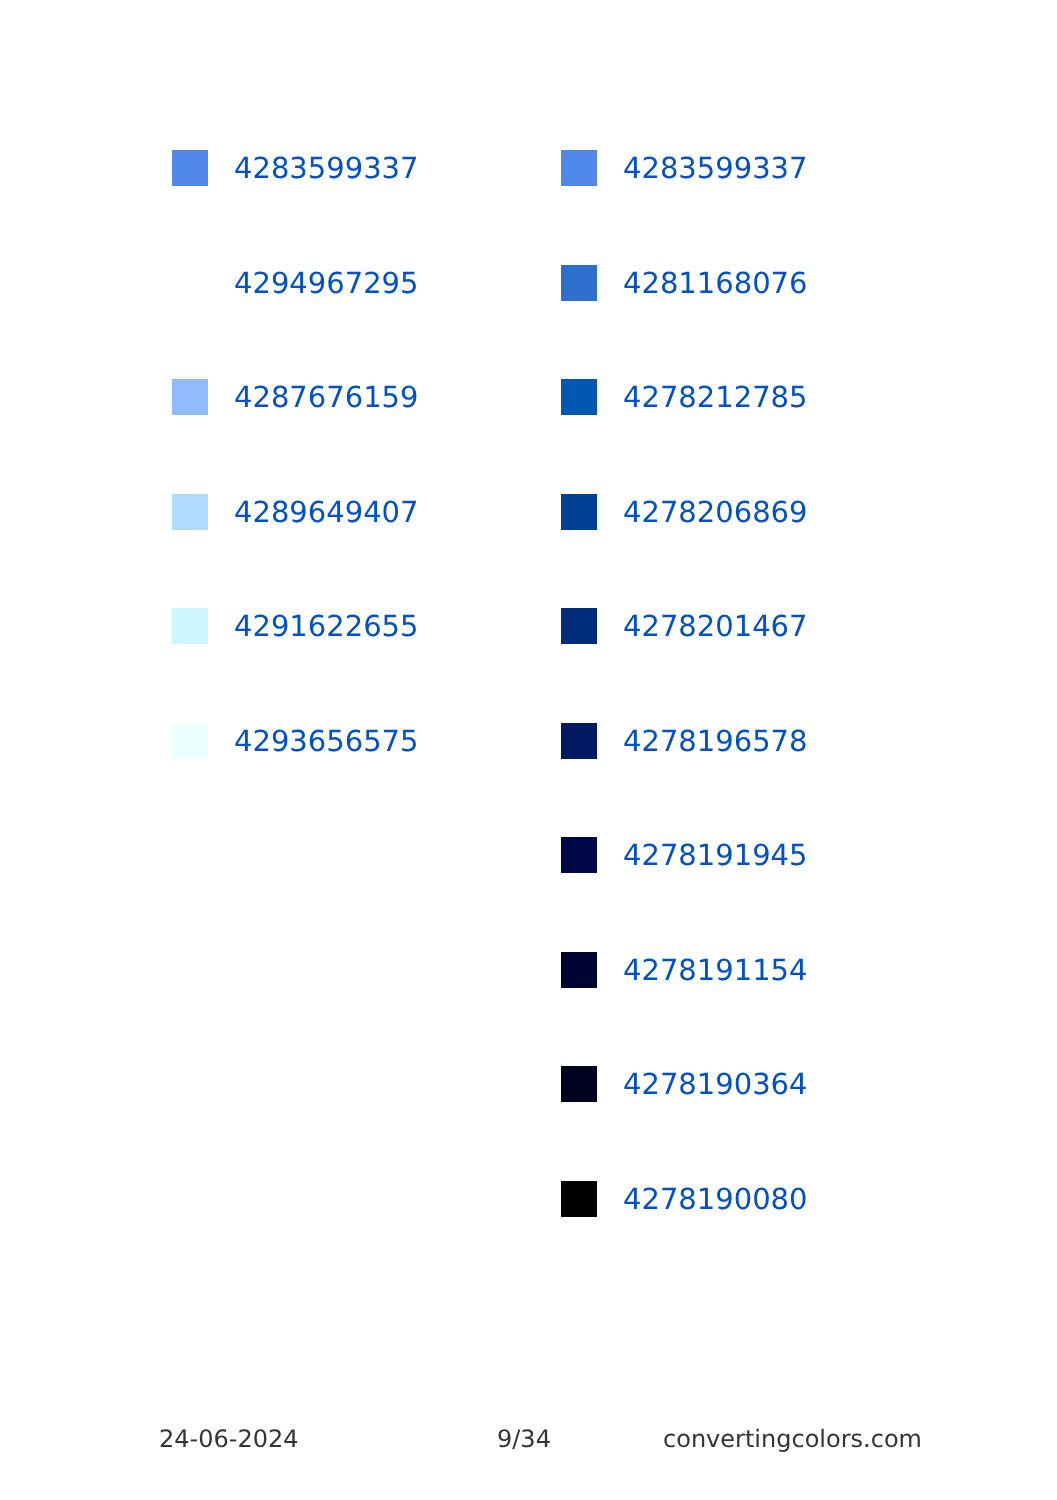4283599337
4294967295
4287676159
4289649407
4291622655
4293656575
4283599337
4281168076
4278212785
4278206869
4278201467
4278196578
4278191945
4278191154
4278190364
4278190080
24-06-2024 9/34 convertingcolors.com